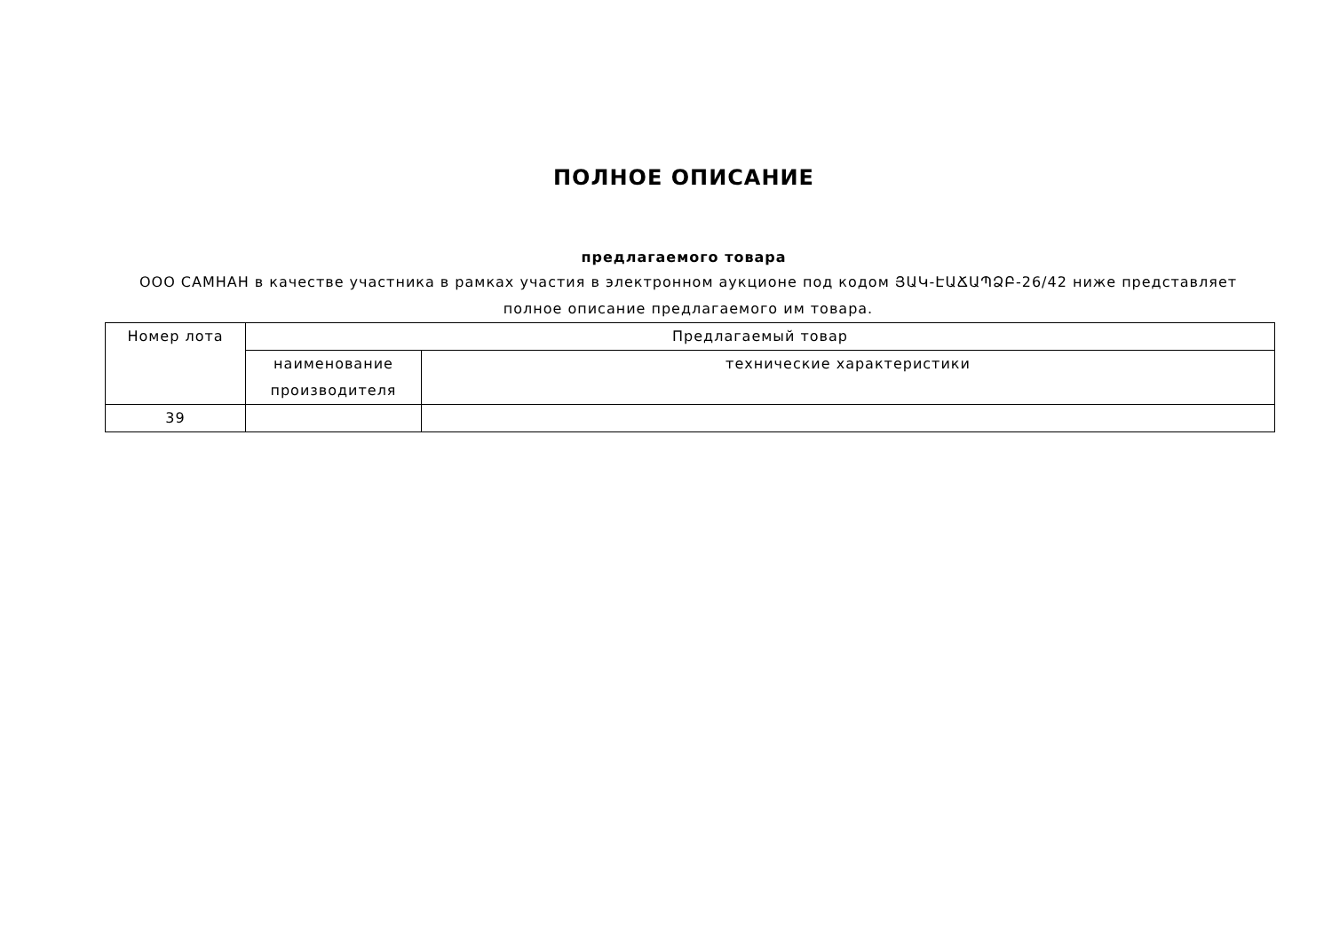ПОЛНОЕ ОПИСАНИЕ
предлагаемого товара
ООО САМНАН в качестве участника в рамках участия в электронном аукционе под кодом ՅԱԿ-ԷԱՃԱՊՁԲ-26/42 ниже представляет полное описание предлагаемого им товара.
| Номер лота | Предлагаемый товар | |
| | наименование производителя | технические характеристики |
| 39 | | |